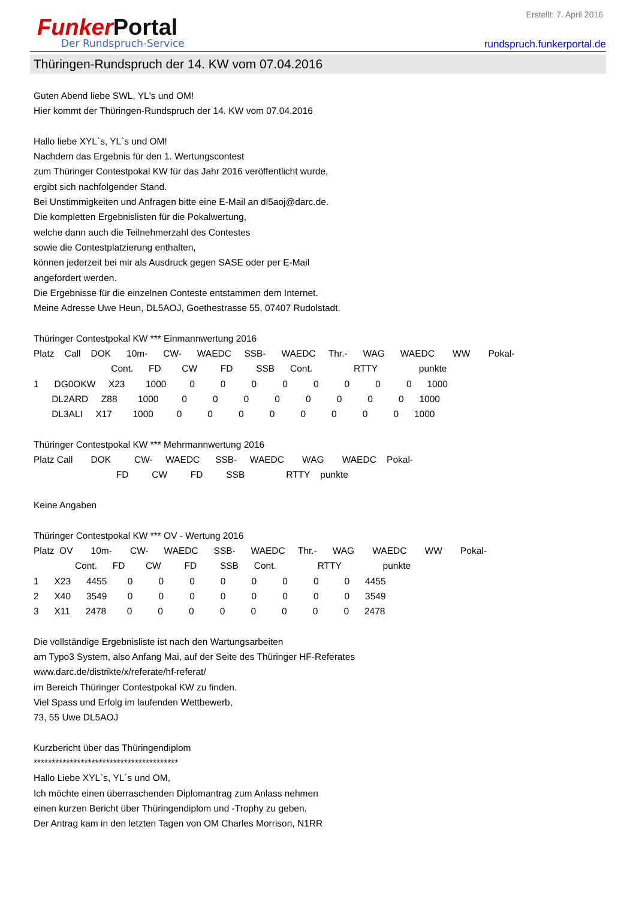Erstellt: 7. April 2016
Funker Portal
Der Rundspruch-Service
rundspruch.funkerportal.de
Thüringen-Rundspruch der 14. KW vom 07.04.2016
Guten Abend liebe SWL, YL's und OM! Hier kommt der Thüringen-Rundspruch der 14. KW vom 07.04.2016 Hallo liebe XYL`s, YL`s und OM! Nachdem das Ergebnis für den 1. Wertungscontest zum Thüringer Contestpokal KW für das Jahr 2016 veröffentlicht wurde, ergibt sich nachfolgender Stand. Bei Unstimmigkeiten und Anfragen bitte eine E-Mail an dl5aoj@darc.de. Die kompletten Ergebnislisten für die Pokalwertung, welche dann auch die Teilnehmerzahl des Contestes sowie die Contestplatzierung enthalten, können jederzeit bei mir als Ausdruck gegen SASE oder per E-Mail angefordert werden. Die Ergebnisse für die einzelnen Conteste entstammen dem Internet. Meine Adresse Uwe Heun, DL5AOJ, Goethestrasse 55, 07407 Rudolstadt. Thüringer Contestpokal KW *** Einmannwertung 2016 Platz Call DOK 10m- CW- WAEDC SSB- WAEDC Thr.- WAG WAEDC WW Pokal- Cont. FD CW FD SSB Cont. RTTY punkte 1 DG0OKW X23 1000 0 0 0 0 0 0 0 0 1000 DL2ARD Z88 1000 0 0 0 0 0 0 0 0 1000 DL3ALI X17 1000 0 0 0 0 0 0 0 0 1000 Thüringer Contestpokal KW *** Mehrmannwertung 2016 Platz Call DOK CW- WAEDC SSB- WAEDC WAG WAEDC Pokal- FD CW FD SSB RTTY punkte Keine Angaben Thüringer Contestpokal KW *** OV - Wertung 2016 Platz OV 10m- CW- WAEDC SSB- WAEDC Thr.- WAG WAEDC WW Pokal- Cont. FD CW FD SSB Cont. RTTY punkte 1 X23 4455 0 0 0 0 0 0 0 0 4455 2 X40 3549 0 0 0 0 0 0 0 0 3549 3 X11 2478 0 0 0 0 0 0 0 0 2478 Die vollständige Ergebnisliste ist nach den Wartungsarbeiten am Typo3 System, also Anfang Mai, auf der Seite des Thüringer HF-Referates www.darc.de/distrikte/x/referate/hf-referat/ im Bereich Thüringer Contestpokal KW zu finden. Viel Spass und Erfolg im laufenden Wettbewerb, 73, 55 Uwe DL5AOJ Kurzbericht über das Thüringendiplom **************************************** Hallo Liebe XYL`s, YL´s und OM, Ich möchte einen überraschenden Diplomantrag zum Anlass nehmen einen kurzen Bericht über Thüringendiplom und -Trophy zu geben. Der Antrag kam in den letzten Tagen von OM Charles Morrison, N1RR